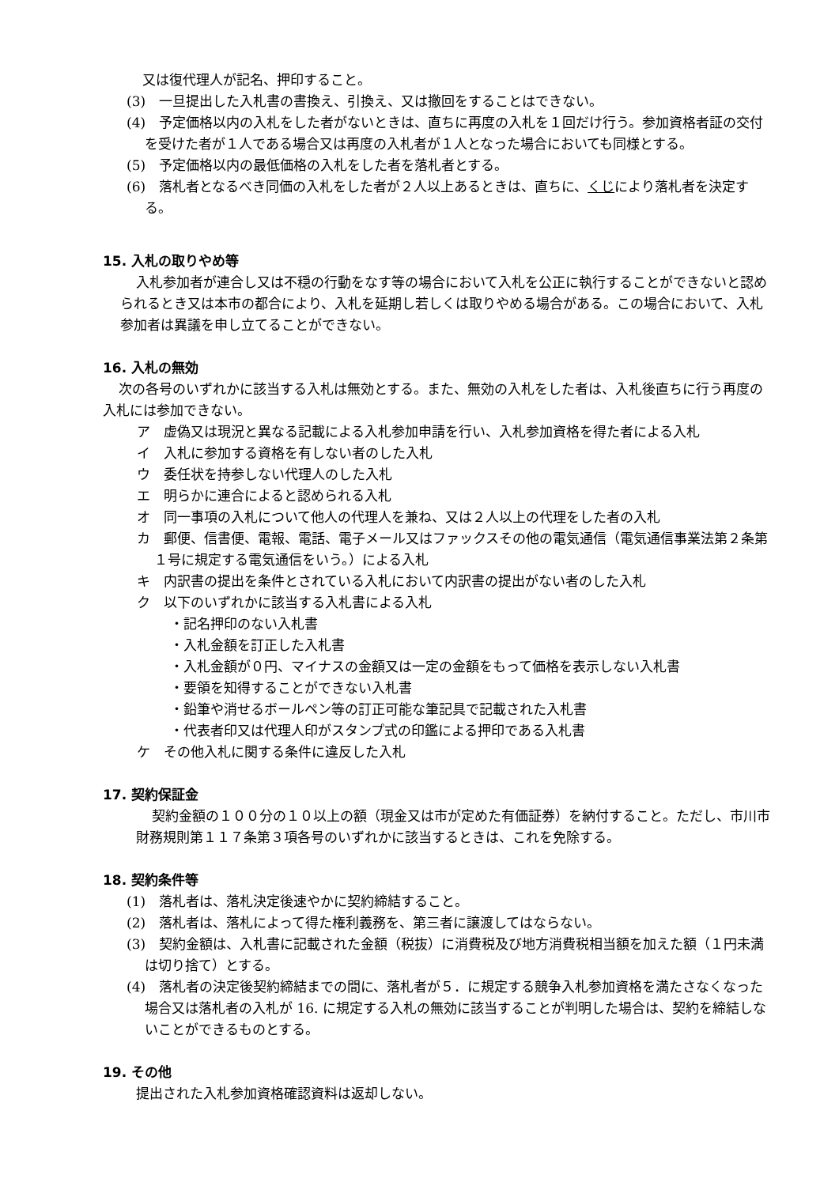又は復代理人が記名、押印すること。
(3)　一旦提出した入札書の書換え、引換え、又は撤回をすることはできない。
(4)　予定価格以内の入札をした者がないときは、直ちに再度の入札を１回だけ行う。参加資格者証の交付を受けた者が１人である場合又は再度の入札者が１人となった場合においても同様とする。
(5)　予定価格以内の最低価格の入札をした者を落札者とする。
(6)　落札者となるべき同価の入札をした者が２人以上あるときは、直ちに、くじにより落札者を決定する。
15. 入札の取りやめ等
入札参加者が連合し又は不穏の行動をなす等の場合において入札を公正に執行することができないと認められるとき又は本市の都合により、入札を延期し若しくは取りやめる場合がある。この場合において、入札参加者は異議を申し立てることができない。
16. 入札の無効
次の各号のいずれかに該当する入札は無効とする。また、無効の入札をした者は、入札後直ちに行う再度の入札には参加できない。
ア　虚偽又は現況と異なる記載による入札参加申請を行い、入札参加資格を得た者による入札
イ　入札に参加する資格を有しない者のした入札
ウ　委任状を持参しない代理人のした入札
エ　明らかに連合によると認められる入札
オ　同一事項の入札について他人の代理人を兼ね、又は２人以上の代理をした者の入札
カ　郵便、信書便、電報、電話、電子メール又はファックスその他の電気通信（電気通信事業法第２条第１号に規定する電気通信をいう。）による入札
キ　内訳書の提出を条件とされている入札において内訳書の提出がない者のした入札
ク　以下のいずれかに該当する入札書による入札
・記名押印のない入札書
・入札金額を訂正した入札書
・入札金額が０円、マイナスの金額又は一定の金額をもって価格を表示しない入札書
・要領を知得することができない入札書
・鉛筆や消せるボールペン等の訂正可能な筆記具で記載された入札書
・代表者印又は代理人印がスタンプ式の印鑑による押印である入札書
ケ　その他入札に関する条件に違反した入札
17. 契約保証金
契約金額の１００分の１０以上の額（現金又は市が定めた有価証券）を納付すること。ただし、市川市財務規則第１１７条第３項各号のいずれかに該当するときは、これを免除する。
18. 契約条件等
(1)　落札者は、落札決定後速やかに契約締結すること。
(2)　落札者は、落札によって得た権利義務を、第三者に譲渡してはならない。
(3)　契約金額は、入札書に記載された金額（税抜）に消費税及び地方消費税相当額を加えた額（１円未満は切り捨て）とする。
(4)　落札者の決定後契約締結までの間に、落札者が５．に規定する競争入札参加資格を満たさなくなった場合又は落札者の入札が 16. に規定する入札の無効に該当することが判明した場合は、契約を締結しないことができるものとする。
19. その他
提出された入札参加資格確認資料は返却しない。